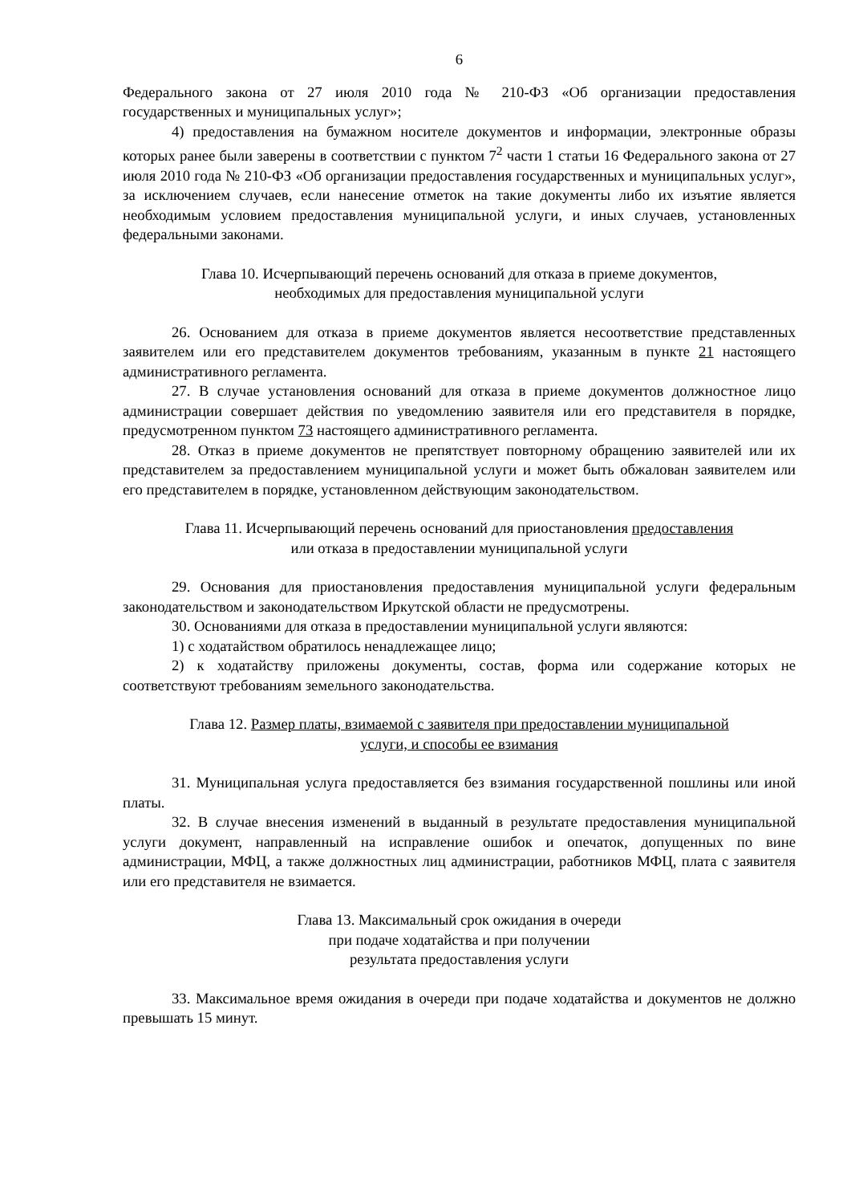6
Федерального закона от 27 июля 2010 года № 210-ФЗ «Об организации предоставления государственных и муниципальных услуг»;
4) предоставления на бумажном носителе документов и информации, электронные образы которых ранее были заверены в соответствии с пунктом 7<sup>2</sup> части 1 статьи 16 Федерального закона от 27 июля 2010 года № 210-ФЗ «Об организации предоставления государственных и муниципальных услуг», за исключением случаев, если нанесение отметок на такие документы либо их изъятие является необходимым условием предоставления муниципальной услуги, и иных случаев, установленных федеральными законами.
Глава 10. Исчерпывающий перечень оснований для отказа в приеме документов,
необходимых для предоставления муниципальной услуги
26. Основанием для отказа в приеме документов является несоответствие представленных заявителем или его представителем документов требованиям, указанным в пункте 21 настоящего административного регламента.
27. В случае установления оснований для отказа в приеме документов должностное лицо администрации совершает действия по уведомлению заявителя или его представителя в порядке, предусмотренном пунктом 73 настоящего административного регламента.
28. Отказ в приеме документов не препятствует повторному обращению заявителей или их представителем за предоставлением муниципальной услуги и может быть обжалован заявителем или его представителем в порядке, установленном действующим законодательством.
Глава 11. Исчерпывающий перечень оснований для приостановления предоставления
или отказа в предоставлении муниципальной услуги
29. Основания для приостановления предоставления муниципальной услуги федеральным законодательством и законодательством Иркутской области не предусмотрены.
30. Основаниями для отказа в предоставлении муниципальной услуги являются:
1) с ходатайством обратилось ненадлежащее лицо;
2) к ходатайству приложены документы, состав, форма или содержание которых не соответствуют требованиям земельного законодательства.
Глава 12. Размер платы, взимаемой с заявителя при предоставлении муниципальной
услуги, и способы ее взимания
31. Муниципальная услуга предоставляется без взимания государственной пошлины или иной платы.
32. В случае внесения изменений в выданный в результате предоставления муниципальной услуги документ, направленный на исправление ошибок и опечаток, допущенных по вине администрации, МФЦ, а также должностных лиц администрации, работников МФЦ, плата с заявителя или его представителя не взимается.
Глава 13. Максимальный срок ожидания в очереди
при подаче ходатайства и при получении
результата предоставления услуги
33. Максимальное время ожидания в очереди при подаче ходатайства и документов не должно превышать 15 минут.